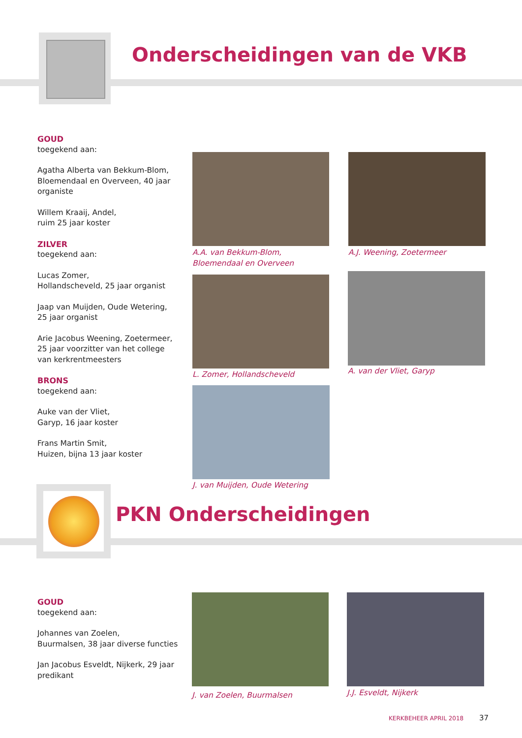Onderscheidingen van de VKB
GOUD
toegekend aan:
Agatha Alberta van Bekkum-Blom, Bloemendaal en Overveen, 40 jaar organiste
Willem Kraaij, Andel,
ruim 25 jaar koster
ZILVER
toegekend aan:
Lucas Zomer,
Hollandscheveld, 25 jaar organist
Jaap van Muijden, Oude Wetering, 25 jaar organist
Arie Jacobus Weening, Zoetermeer, 25 jaar voorzitter van het college van kerkrentmeesters
BRONS
toegekend aan:
Auke van der Vliet,
Garyp, 16 jaar koster
Frans Martin Smit,
Huizen, bijna 13 jaar koster
A.A. van Bekkum-Blom,
Bloemendaal en Overveen
A.J. Weening, Zoetermeer
L. Zomer, Hollandscheveld A. van der Vliet, Garyp
J. van Muijden, Oude Wetering
PKN Onderscheidingen
GOUD
toegekend aan:
Johannes van Zoelen,
Buurmalsen, 38 jaar diverse functies
Jan Jacobus Esveldt, Nijkerk, 29 jaar predikant
J. van Zoelen, Buurmalsen J.J. Esveldt, Nijkerk
KERKBEHEER APRIL 2018 37